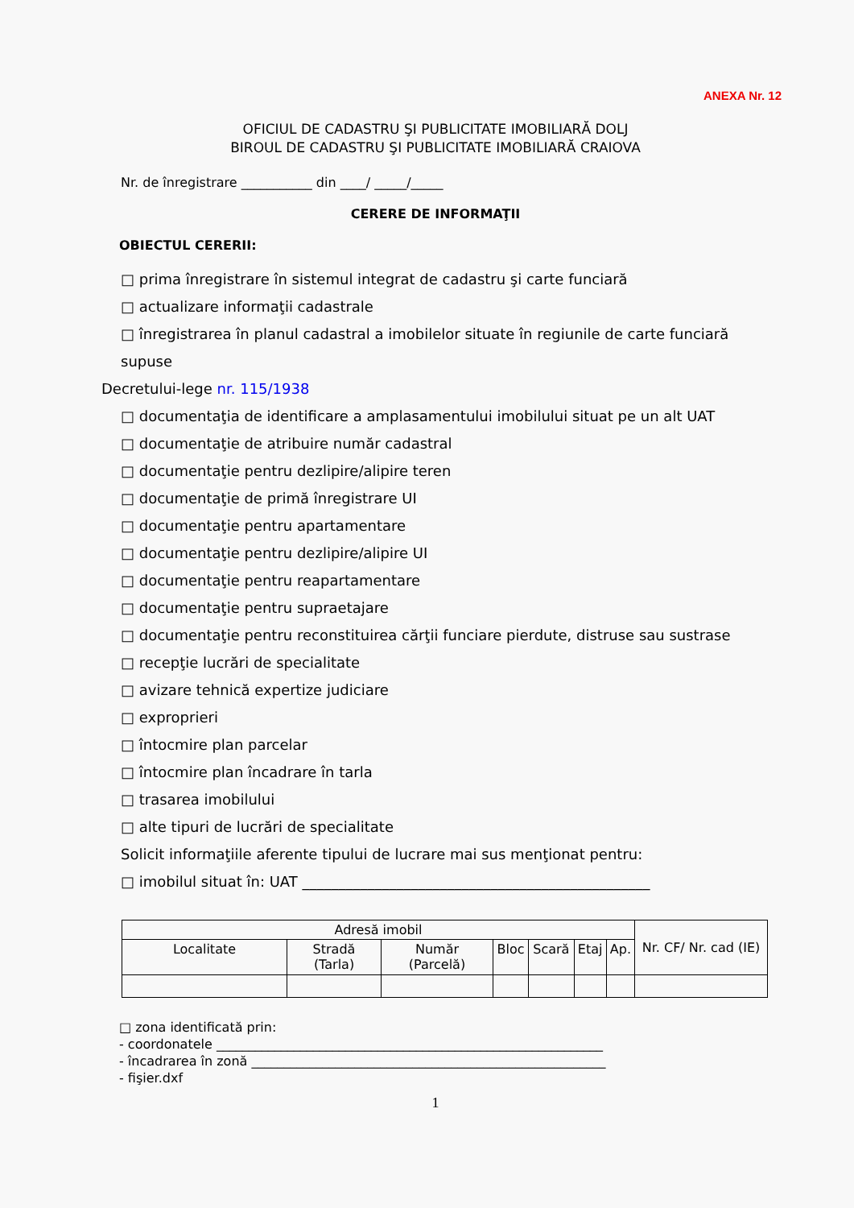ANEXA Nr. 12
OFICIUL DE CADASTRU ŞI PUBLICITATE IMOBILIARĂ DOLJ
BIROUL DE CADASTRU ŞI PUBLICITATE IMOBILIARĂ CRAIOVA
Nr. de înregistrare ___________ din ____/ _____/_____
CERERE DE INFORMAŢII
OBIECTUL CERERII:
□ prima înregistrare în sistemul integrat de cadastru şi carte funciară
□ actualizare informaţii cadastrale
□ înregistrarea în planul cadastral a imobilelor situate în regiunile de carte funciară supuse
Decretului-lege nr. 115/1938
□ documentaţia de identificare a amplasamentului imobilului situat pe un alt UAT
□ documentaţie de atribuire număr cadastral
□ documentaţie pentru dezlipire/alipire teren
□ documentaţie de primă înregistrare UI
□ documentaţie pentru apartamentare
□ documentaţie pentru dezlipire/alipire UI
□ documentaţie pentru reapartamentare
□ documentaţie pentru supraetajare
□ documentaţie pentru reconstituirea cărţii funciare pierdute, distruse sau sustrase
□ recepţie lucrări de specialitate
□ avizare tehnică expertize judiciare
□ exproprieri
□ întocmire plan parcelar
□ întocmire plan încadrare în tarla
□ trasarea imobilului
□ alte tipuri de lucrări de specialitate
Solicit informaţiile aferente tipului de lucrare mai sus menţionat pentru:
□ imobilul situat în: UAT ________________________________________________
| Adresă imobil | | | | | | | Nr. CF/ Nr. cad (IE) |
| --- | --- | --- | --- | --- | --- | --- | --- |
| Localitate | Stradă (Tarla) | Număr (Parcelă) | Bloc | Scară | Etaj | Ap. | |
□ zona identificată prin:
- coordonatele ____________________________________________________________
- încadrarea în zonă _______________________________________________________
- fişier.dxf
1